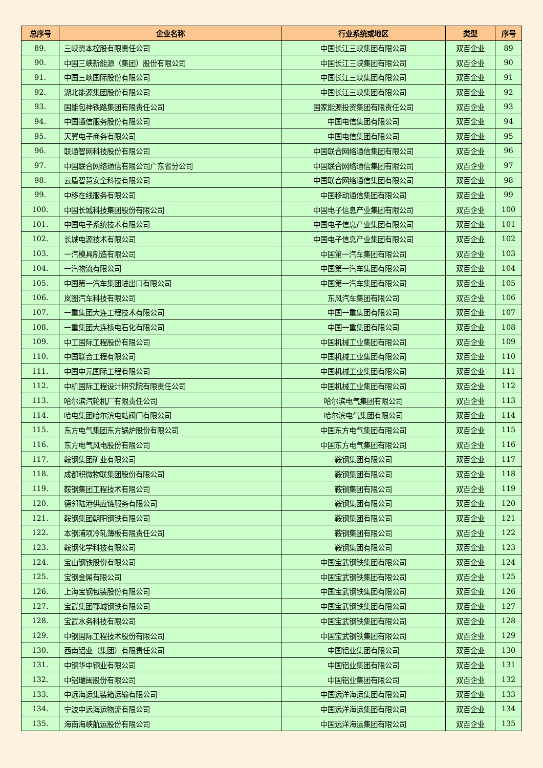| 总序号 | 企业名称 | 行业系统或地区 | 类型 | 序号 |
| --- | --- | --- | --- | --- |
| 89. | 三峡资本控股有限责任公司 | 中国长江三峡集团有限公司 | 双百企业 | 89 |
| 90. | 中国三峡新能源（集团）股份有限公司 | 中国长江三峡集团有限公司 | 双百企业 | 90 |
| 91. | 中国三峡国际股份有限公司 | 中国长江三峡集团有限公司 | 双百企业 | 91 |
| 92. | 湖北能源集团股份有限公司 | 中国长江三峡集团有限公司 | 双百企业 | 92 |
| 93. | 国能包神铁路集团有限责任公司 | 国家能源投资集团有限责任公司 | 双百企业 | 93 |
| 94. | 中国通信服务股份有限公司 | 中国电信集团有限公司 | 双百企业 | 94 |
| 95. | 天翼电子商务有限公司 | 中国电信集团有限公司 | 双百企业 | 95 |
| 96. | 联通智网科技股份有限公司 | 中国联合网络通信集团有限公司 | 双百企业 | 96 |
| 97. | 中国联合网络通信有限公司广东省分公司 | 中国联合网络通信集团有限公司 | 双百企业 | 97 |
| 98. | 云盾智慧安全科技有限公司 | 中国联合网络通信集团有限公司 | 双百企业 | 98 |
| 99. | 中移在线服务有限公司 | 中国移动通信集团有限公司 | 双百企业 | 99 |
| 100. | 中国长城科技集团股份有限公司 | 中国电子信息产业集团有限公司 | 双百企业 | 100 |
| 101. | 中国电子系统技术有限公司 | 中国电子信息产业集团有限公司 | 双百企业 | 101 |
| 102. | 长城电源技术有限公司 | 中国电子信息产业集团有限公司 | 双百企业 | 102 |
| 103. | 一汽模具制造有限公司 | 中国第一汽车集团有限公司 | 双百企业 | 103 |
| 104. | 一汽物流有限公司 | 中国第一汽车集团有限公司 | 双百企业 | 104 |
| 105. | 中国第一汽车集团进出口有限公司 | 中国第一汽车集团有限公司 | 双百企业 | 105 |
| 106. | 岚图汽车科技有限公司 | 东风汽车集团有限公司 | 双百企业 | 106 |
| 107. | 一重集团大连工程技术有限公司 | 中国一重集团有限公司 | 双百企业 | 107 |
| 108. | 一重集团大连核电石化有限公司 | 中国一重集团有限公司 | 双百企业 | 108 |
| 109. | 中工国际工程股份有限公司 | 中国机械工业集团有限公司 | 双百企业 | 109 |
| 110. | 中国联合工程有限公司 | 中国机械工业集团有限公司 | 双百企业 | 110 |
| 111. | 中国中元国际工程有限公司 | 中国机械工业集团有限公司 | 双百企业 | 111 |
| 112. | 中机国际工程设计研究院有限责任公司 | 中国机械工业集团有限公司 | 双百企业 | 112 |
| 113. | 哈尔滨汽轮机厂有限责任公司 | 哈尔滨电气集团有限公司 | 双百企业 | 113 |
| 114. | 哈电集团哈尔滨电站阀门有限公司 | 哈尔滨电气集团有限公司 | 双百企业 | 114 |
| 115. | 东方电气集团东方锅炉股份有限公司 | 中国东方电气集团有限公司 | 双百企业 | 115 |
| 116. | 东方电气风电股份有限公司 | 中国东方电气集团有限公司 | 双百企业 | 116 |
| 117. | 鞍钢集团矿业有限公司 | 鞍钢集团有限公司 | 双百企业 | 117 |
| 118. | 成都积微物联集团股份有限公司 | 鞍钢集团有限公司 | 双百企业 | 118 |
| 119. | 鞍钢集团工程技术有限公司 | 鞍钢集团有限公司 | 双百企业 | 119 |
| 120. | 德邻陆港供应链服务有限公司 | 鞍钢集团有限公司 | 双百企业 | 120 |
| 121. | 鞍钢集团朝阳钢铁有限公司 | 鞍钢集团有限公司 | 双百企业 | 121 |
| 122. | 本钢浦项冷轧薄板有限责任公司 | 鞍钢集团有限公司 | 双百企业 | 122 |
| 123. | 鞍钢化学科技有限公司 | 鞍钢集团有限公司 | 双百企业 | 123 |
| 124. | 宝山钢铁股份有限公司 | 中国宝武钢铁集团有限公司 | 双百企业 | 124 |
| 125. | 宝钢金属有限公司 | 中国宝武钢铁集团有限公司 | 双百企业 | 125 |
| 126. | 上海宝钢包装股份有限公司 | 中国宝武钢铁集团有限公司 | 双百企业 | 126 |
| 127. | 宝武集团鄂城钢铁有限公司 | 中国宝武钢铁集团有限公司 | 双百企业 | 127 |
| 128. | 宝武水务科技有限公司 | 中国宝武钢铁集团有限公司 | 双百企业 | 128 |
| 129. | 中钢国际工程技术股份有限公司 | 中国宝武钢铁集团有限公司 | 双百企业 | 129 |
| 130. | 西南铝业（集团）有限责任公司 | 中国铝业集团有限公司 | 双百企业 | 130 |
| 131. | 中铜华中铜业有限公司 | 中国铝业集团有限公司 | 双百企业 | 131 |
| 132. | 中铝瑞闽股份有限公司 | 中国铝业集团有限公司 | 双百企业 | 132 |
| 133. | 中远海运集装箱运输有限公司 | 中国远洋海运集团有限公司 | 双百企业 | 133 |
| 134. | 宁波中远海运物流有限公司 | 中国远洋海运集团有限公司 | 双百企业 | 134 |
| 135. | 海南海峡航运股份有限公司 | 中国远洋海运集团有限公司 | 双百企业 | 135 |